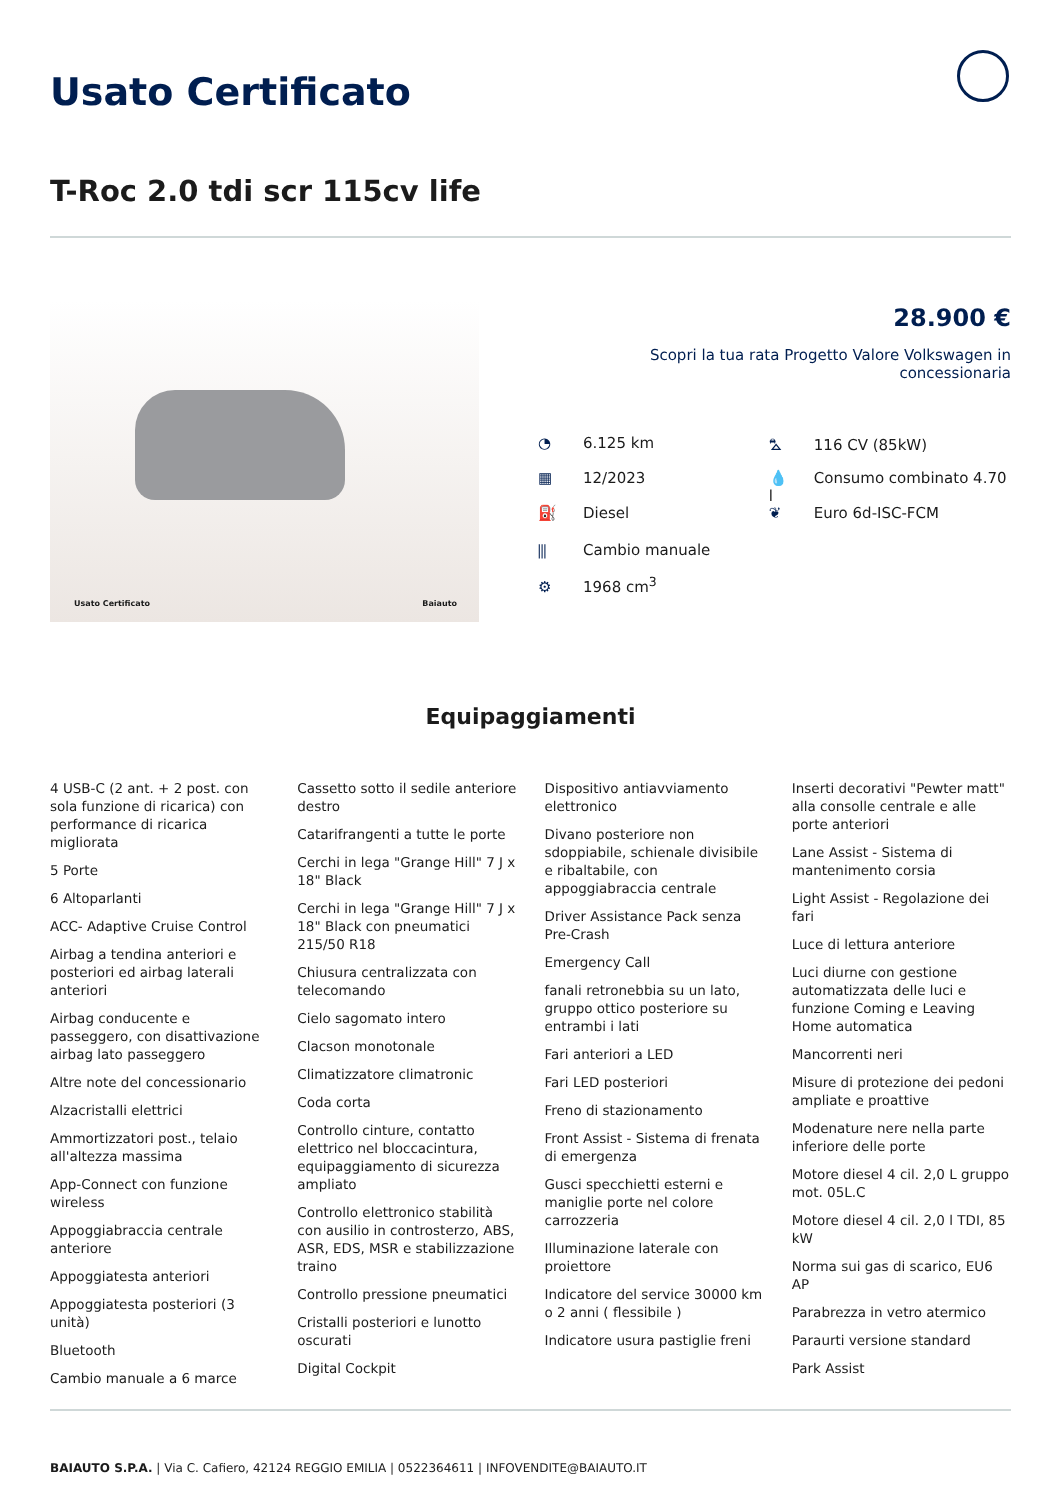Usato Certificato
T-Roc 2.0 tdi scr 115cv life
Usato Certificato Baiauto
28.900 €
Scopri la tua rata Progetto Valore Volkswagen in concessionaria
◔ 6.125 km
▦ 12/2023
⛽ Diesel
⫼ Cambio manuale
⚙ 1968 cm<sup>3</sup>
⛍ 116 CV (85kW)
💧 Consumo combinato 4.70 l
❦ Euro 6d-ISC-FCM
Equipaggiamenti
4 USB-C (2 ant. + 2 post. con sola funzione di ricarica) con performance di ricarica migliorata
5 Porte
6 Altoparlanti
ACC- Adaptive Cruise Control
Airbag a tendina anteriori e posteriori ed airbag laterali anteriori
Airbag conducente e passeggero, con disattivazione airbag lato passeggero
Altre note del concessionario
Alzacristalli elettrici
Ammortizzatori post., telaio all'altezza massima
App-Connect con funzione wireless
Appoggiabraccia centrale anteriore
Appoggiatesta anteriori
Appoggiatesta posteriori (3 unità)
Bluetooth
Cambio manuale a 6 marce
Cassetto sotto il sedile anteriore destro
Catarifrangenti a tutte le porte
Cerchi in lega "Grange Hill" 7 J x 18" Black
Cerchi in lega "Grange Hill" 7 J x 18" Black con pneumatici 215/50 R18
Chiusura centralizzata con telecomando
Cielo sagomato intero
Clacson monotonale
Climatizzatore climatronic
Coda corta
Controllo cinture, contatto elettrico nel bloccacintura, equipaggiamento di sicurezza ampliato
Controllo elettronico stabilità con ausilio in controsterzo, ABS, ASR, EDS, MSR e stabilizzazione traino
Controllo pressione pneumatici
Cristalli posteriori e lunotto oscurati
Digital Cockpit
Dispositivo antiavviamento elettronico
Divano posteriore non sdoppiabile, schienale divisibile e ribaltabile, con appoggiabraccia centrale
Driver Assistance Pack senza Pre-Crash
Emergency Call
fanali retronebbia su un lato, gruppo ottico posteriore su entrambi i lati
Fari anteriori a LED
Fari LED posteriori
Freno di stazionamento
Front Assist - Sistema di frenata di emergenza
Gusci specchietti esterni e maniglie porte nel colore carrozzeria
Illuminazione laterale con proiettore
Indicatore del service 30000 km o 2 anni ( flessibile )
Indicatore usura pastiglie freni
Inserti decorativi "Pewter matt" alla consolle centrale e alle porte anteriori
Lane Assist - Sistema di mantenimento corsia
Light Assist - Regolazione dei fari
Luce di lettura anteriore
Luci diurne con gestione automatizzata delle luci e funzione Coming e Leaving Home automatica
Mancorrenti neri
Misure di protezione dei pedoni ampliate e proattive
Modenature nere nella parte inferiore delle porte
Motore diesel 4 cil. 2,0 L gruppo mot. 05L.C
Motore diesel 4 cil. 2,0 l TDI, 85 kW
Norma sui gas di scarico, EU6 AP
Parabrezza in vetro atermico
Paraurti versione standard
Park Assist
BAIAUTO S.P.A. | Via C. Cafiero, 42124 REGGIO EMILIA | 0522364611 | INFOVENDITE@BAIAUTO.IT